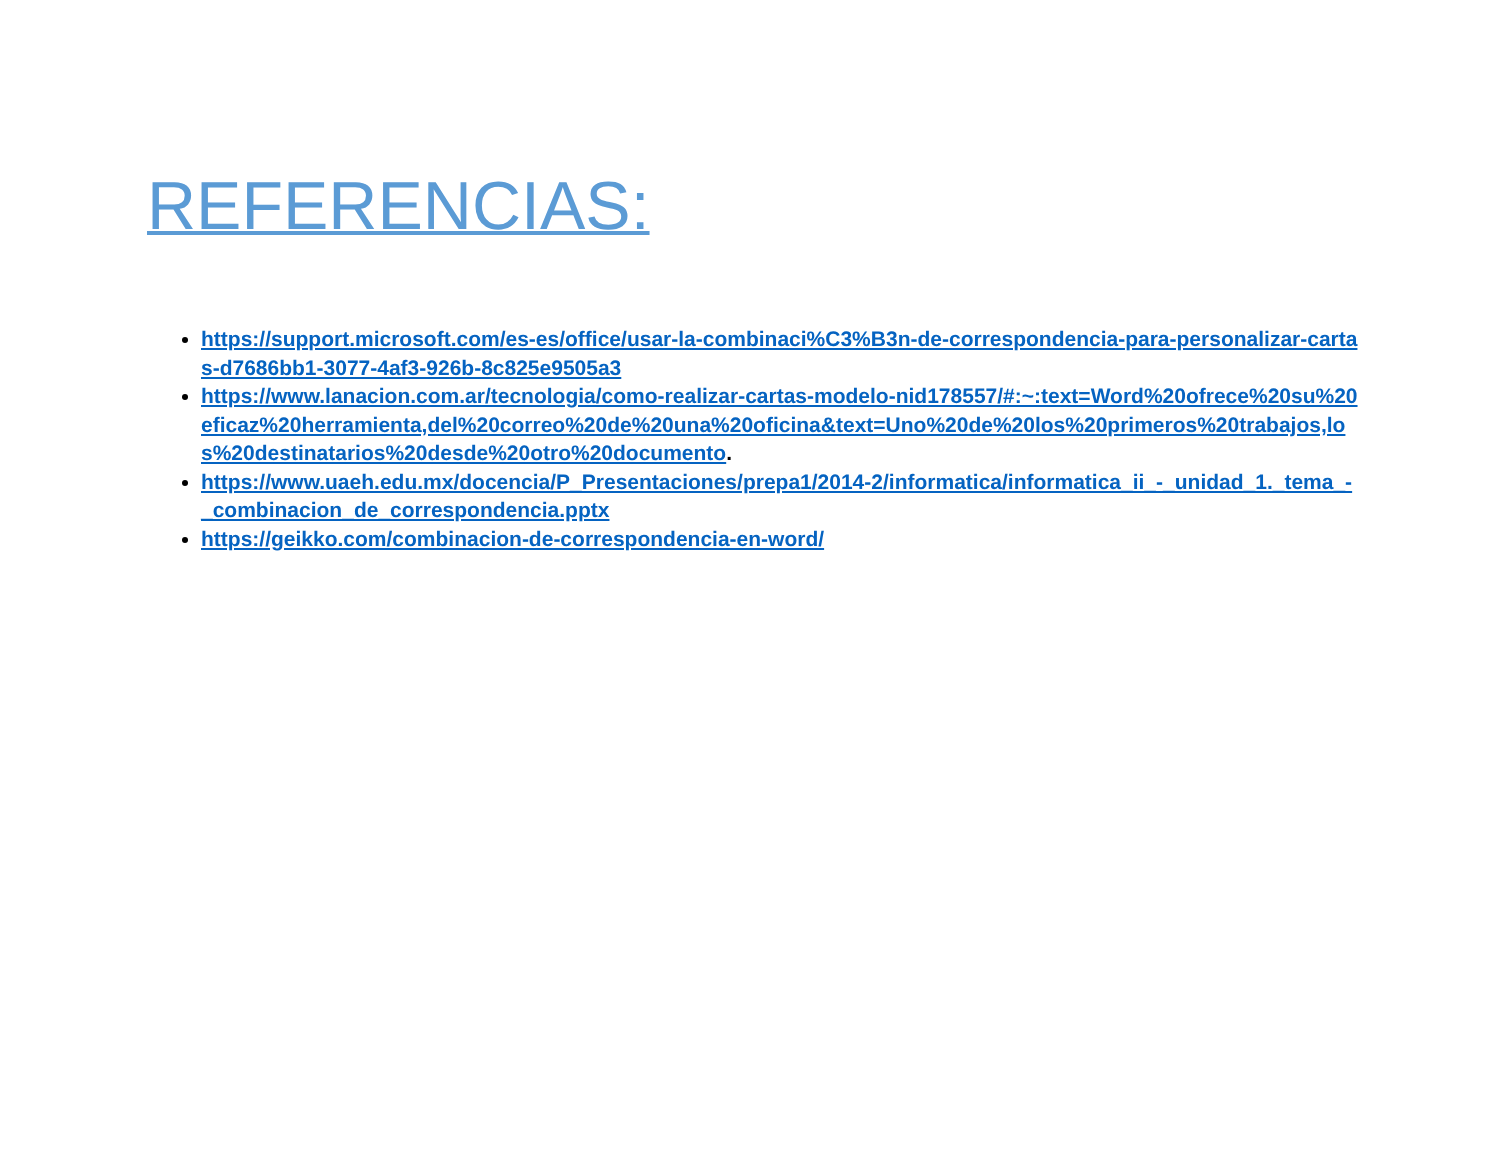REFERENCIAS:
https://support.microsoft.com/es-es/office/usar-la-combinaci%C3%B3n-de-correspondencia-para-personalizar-cartas-d7686bb1-3077-4af3-926b-8c825e9505a3
https://www.lanacion.com.ar/tecnologia/como-realizar-cartas-modelo-nid178557/#:~:text=Word%20ofrece%20su%20eficaz%20herramienta,del%20correo%20de%20una%20oficina&text=Uno%20de%20los%20primeros%20trabajos,los%20destinatarios%20desde%20otro%20documento.
https://www.uaeh.edu.mx/docencia/P_Presentaciones/prepa1/2014-2/informatica/informatica_ii_-_unidad_1._tema_-_combinacion_de_correspondencia.pptx
https://geikko.com/combinacion-de-correspondencia-en-word/